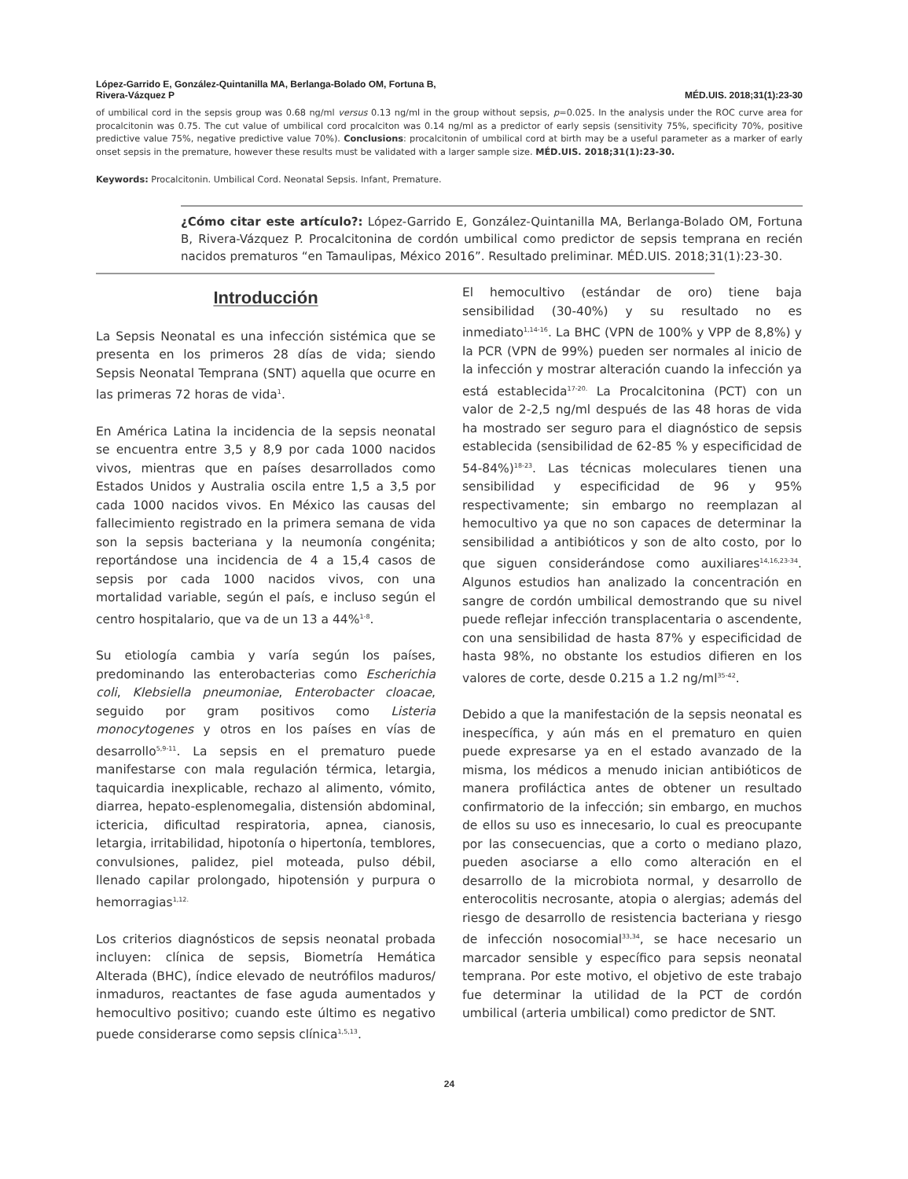López-Garrido E, González-Quintanilla MA, Berlanga-Bolado OM, Fortuna B,
Rivera-Vázquez P
MÉD.UIS. 2018;31(1):23-30
of umbilical cord in the sepsis group was 0.68 ng/ml versus 0.13 ng/ml in the group without sepsis, p=0.025. In the analysis under the ROC curve area for procalcitonin was 0.75. The cut value of umbilical cord procalciton was 0.14 ng/ml as a predictor of early sepsis (sensitivity 75%, specificity 70%, positive predictive value 75%, negative predictive value 70%). Conclusions: procalcitonin of umbilical cord at birth may be a useful parameter as a marker of early onset sepsis in the premature, however these results must be validated with a larger sample size. MÉD.UIS. 2018;31(1):23-30.
Keywords: Procalcitonin. Umbilical Cord. Neonatal Sepsis. Infant, Premature.
¿Cómo citar este artículo?: López-Garrido E, González-Quintanilla MA, Berlanga-Bolado OM, Fortuna B, Rivera-Vázquez P. Procalcitonina de cordón umbilical como predictor de sepsis temprana en recién nacidos prematuros “en Tamaulipas, México 2016”. Resultado preliminar. MÉD.UIS. 2018;31(1):23-30.
Introducción
La Sepsis Neonatal es una infección sistémica que se presenta en los primeros 28 días de vida; siendo Sepsis Neonatal Temprana (SNT) aquella que ocurre en las primeras 72 horas de vida<sup>1</sup>.
En América Latina la incidencia de la sepsis neonatal se encuentra entre 3,5 y 8,9 por cada 1000 nacidos vivos, mientras que en países desarrollados como Estados Unidos y Australia oscila entre 1,5 a 3,5 por cada 1000 nacidos vivos. En México las causas del fallecimiento registrado en la primera semana de vida son la sepsis bacteriana y la neumonía congénita; reportándose una incidencia de 4 a 15,4 casos de sepsis por cada 1000 nacidos vivos, con una mortalidad variable, según el país, e incluso según el centro hospitalario, que va de un 13 a 44%<sup>1-8</sup>.
Su etiología cambia y varía según los países, predominando las enterobacterias como Escherichia coli, Klebsiella pneumoniae, Enterobacter cloacae, seguido por gram positivos como Listeria monocytogenes y otros en los países en vías de desarrollo<sup>5,9-11</sup>. La sepsis en el prematuro puede manifestarse con mala regulación térmica, letargia, taquicardia inexplicable, rechazo al alimento, vómito, diarrea, hepato-esplenomegalia, distensión abdominal, ictericia, dificultad respiratoria, apnea, cianosis, letargia, irritabilidad, hipotonía o hipertonía, temblores, convulsiones, palidez, piel moteada, pulso débil, llenado capilar prolongado, hipotensión y purpura o hemorragias<sup>1,12.</sup>
Los criterios diagnósticos de sepsis neonatal probada incluyen: clínica de sepsis, Biometría Hemática Alterada (BHC), índice elevado de neutrófilos maduros/ inmaduros, reactantes de fase aguda aumentados y hemocultivo positivo; cuando este último es negativo puede considerarse como sepsis clínica<sup>1,5,13</sup>.
El hemocultivo (estándar de oro) tiene baja sensibilidad (30-40%) y su resultado no es inmediato<sup>1,14-16</sup>. La BHC (VPN de 100% y VPP de 8,8%) y la PCR (VPN de 99%) pueden ser normales al inicio de la infección y mostrar alteración cuando la infección ya está establecida<sup>17-20.</sup> La Procalcitonina (PCT) con un valor de 2-2,5 ng/ml después de las 48 horas de vida ha mostrado ser seguro para el diagnóstico de sepsis establecida (sensibilidad de 62-85 % y especificidad de 54-84%)<sup>18-23</sup>. Las técnicas moleculares tienen una sensibilidad y especificidad de 96 y 95% respectivamente; sin embargo no reemplazan al hemocultivo ya que no son capaces de determinar la sensibilidad a antibióticos y son de alto costo, por lo que siguen considerándose como auxiliares<sup>14,16,23-34</sup>. Algunos estudios han analizado la concentración en sangre de cordón umbilical demostrando que su nivel puede reflejar infección transplacentaria o ascendente, con una sensibilidad de hasta 87% y especificidad de hasta 98%, no obstante los estudios difieren en los valores de corte, desde 0.215 a 1.2 ng/ml<sup>35-42</sup>.
Debido a que la manifestación de la sepsis neonatal es inespecífica, y aún más en el prematuro en quien puede expresarse ya en el estado avanzado de la misma, los médicos a menudo inician antibióticos de manera profiláctica antes de obtener un resultado confirmatorio de la infección; sin embargo, en muchos de ellos su uso es innecesario, lo cual es preocupante por las consecuencias, que a corto o mediano plazo, pueden asociarse a ello como alteración en el desarrollo de la microbiota normal, y desarrollo de enterocolitis necrosante, atopia o alergias; además del riesgo de desarrollo de resistencia bacteriana y riesgo de infección nosocomial<sup>33,34</sup>, se hace necesario un marcador sensible y específico para sepsis neonatal temprana. Por este motivo, el objetivo de este trabajo fue determinar la utilidad de la PCT de cordón umbilical (arteria umbilical) como predictor de SNT.
24